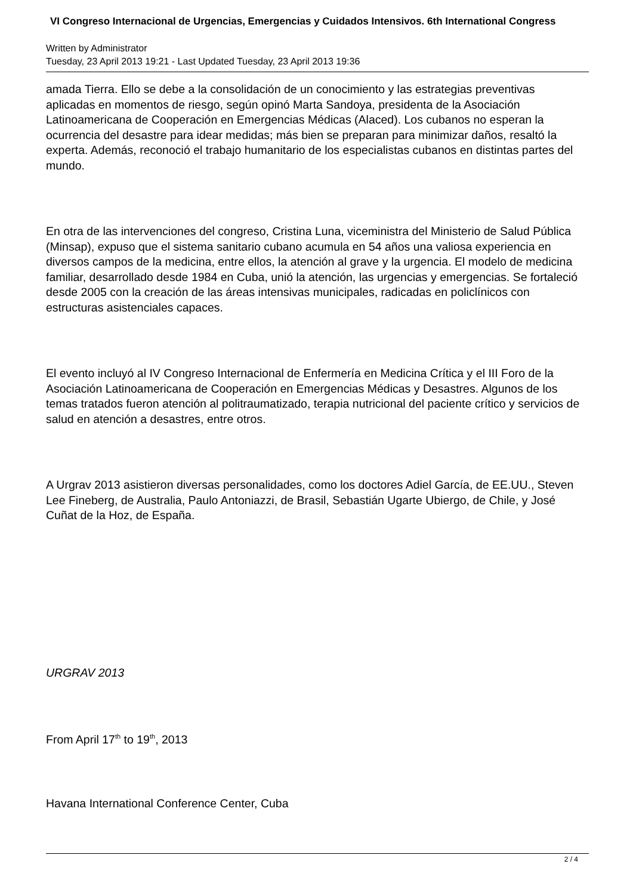VI Congreso Internacional de Urgencias, Emergencias y Cuidados Intensivos. 6th International Congress
Written by Administrator
Tuesday, 23 April 2013 19:21 - Last Updated Tuesday, 23 April 2013 19:36
amada Tierra. Ello se debe a la consolidación de un conocimiento y las estrategias preventivas aplicadas en momentos de riesgo, según opinó Marta Sandoya, presidenta de la Asociación Latinoamericana de Cooperación en Emergencias Médicas (Alaced). Los cubanos no esperan la ocurrencia del desastre para idear medidas; más bien se preparan para minimizar daños, resaltó la experta. Además, reconoció el trabajo humanitario de los especialistas cubanos en distintas partes del mundo.
En otra de las intervenciones del congreso, Cristina Luna, viceministra del Ministerio de Salud Pública (Minsap), expuso que el sistema sanitario cubano acumula en 54 años una valiosa experiencia en diversos campos de la medicina, entre ellos, la atención al grave y la urgencia. El modelo de medicina familiar, desarrollado desde 1984 en Cuba, unió la atención, las urgencias y emergencias. Se fortaleció desde 2005 con la creación de las áreas intensivas municipales, radicadas en policlínicos con estructuras asistenciales capaces.
El evento incluyó al IV Congreso Internacional de Enfermería en Medicina Crítica y el III Foro de la Asociación Latinoamericana de Cooperación en Emergencias Médicas y Desastres. Algunos de los temas tratados fueron atención al politraumatizado, terapia nutricional del paciente crítico y servicios de salud en atención a desastres, entre otros.
A Urgrav 2013 asistieron diversas personalidades, como los doctores Adiel García, de EE.UU., Steven Lee Fineberg, de Australia, Paulo Antoniazzi, de Brasil, Sebastián Ugarte Ubiergo, de Chile, y José Cuñat de la Hoz, de España.
URGRAV 2013
From April 17<sup>th</sup> to 19<sup>th</sup>, 2013
Havana International Conference Center, Cuba
2 / 4